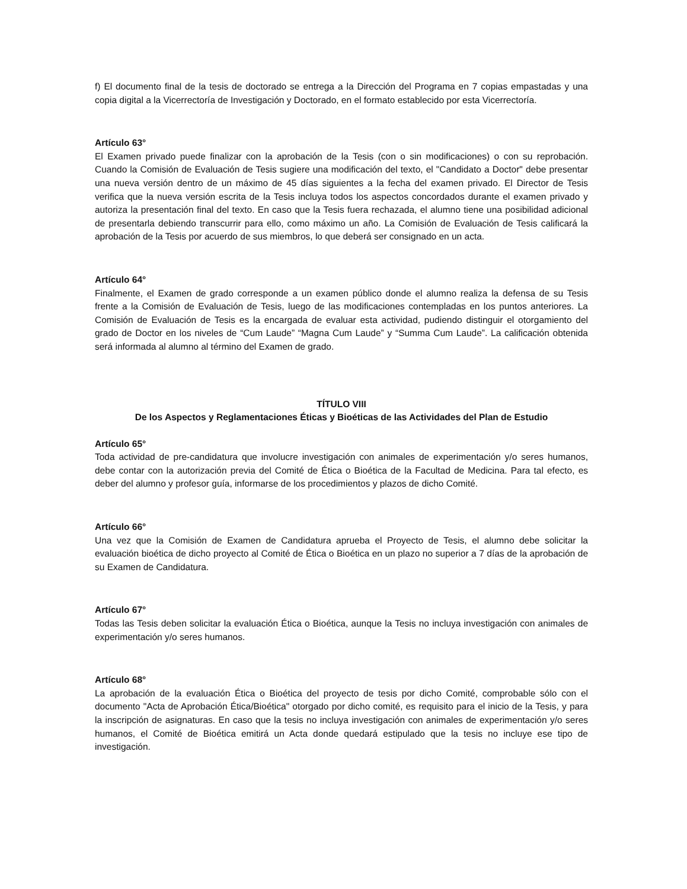f) El documento final de la tesis de doctorado se entrega a la Dirección del Programa en 7 copias empastadas y una copia digital a la Vicerrectoría de Investigación y Doctorado, en el formato establecido por esta Vicerrectoría.
Artículo 63°
El Examen privado puede finalizar con la aprobación de la Tesis (con o sin modificaciones) o con su reprobación. Cuando la Comisión de Evaluación de Tesis sugiere una modificación del texto, el "Candidato a Doctor" debe presentar una nueva versión dentro de un máximo de 45 días siguientes a la fecha del examen privado. El Director de Tesis verifica que la nueva versión escrita de la Tesis incluya todos los aspectos concordados durante el examen privado y autoriza la presentación final del texto. En caso que la Tesis fuera rechazada, el alumno tiene una posibilidad adicional de presentarla debiendo transcurrir para ello, como máximo un año. La Comisión de Evaluación de Tesis calificará la aprobación de la Tesis por acuerdo de sus miembros, lo que deberá ser consignado en un acta.
Artículo 64°
Finalmente, el Examen de grado corresponde a un examen público donde el alumno realiza la defensa de su Tesis frente a la Comisión de Evaluación de Tesis, luego de las modificaciones contempladas en los puntos anteriores. La Comisión de Evaluación de Tesis es la encargada de evaluar esta actividad, pudiendo distinguir el otorgamiento del grado de Doctor en los niveles de “Cum Laude” “Magna Cum Laude” y “Summa Cum Laude”. La calificación obtenida será informada al alumno al término del Examen de grado.
TÍTULO VIII
De los Aspectos y Reglamentaciones Éticas y Bioéticas de las Actividades del Plan de Estudio
Artículo 65°
Toda actividad de pre-candidatura que involucre investigación con animales de experimentación y/o seres humanos, debe contar con la autorización previa del Comité de Ética o Bioética de la Facultad de Medicina. Para tal efecto, es deber del alumno y profesor guía, informarse de los procedimientos y plazos de dicho Comité.
Artículo 66°
Una vez que la Comisión de Examen de Candidatura aprueba el Proyecto de Tesis, el alumno debe solicitar la evaluación bioética de dicho proyecto al Comité de Ética o Bioética en un plazo no superior a 7 días de la aprobación de su Examen de Candidatura.
Artículo 67°
Todas las Tesis deben solicitar la evaluación Ética o Bioética, aunque la Tesis no incluya investigación con animales de experimentación y/o seres humanos.
Artículo 68°
La aprobación de la evaluación Ética o Bioética del proyecto de tesis por dicho Comité, comprobable sólo con el documento "Acta de Aprobación Ética/Bioética" otorgado por dicho comité, es requisito para el inicio de la Tesis, y para la inscripción de asignaturas. En caso que la tesis no incluya investigación con animales de experimentación y/o seres humanos, el Comité de Bioética emitirá un Acta donde quedará estipulado que la tesis no incluye ese tipo de investigación.